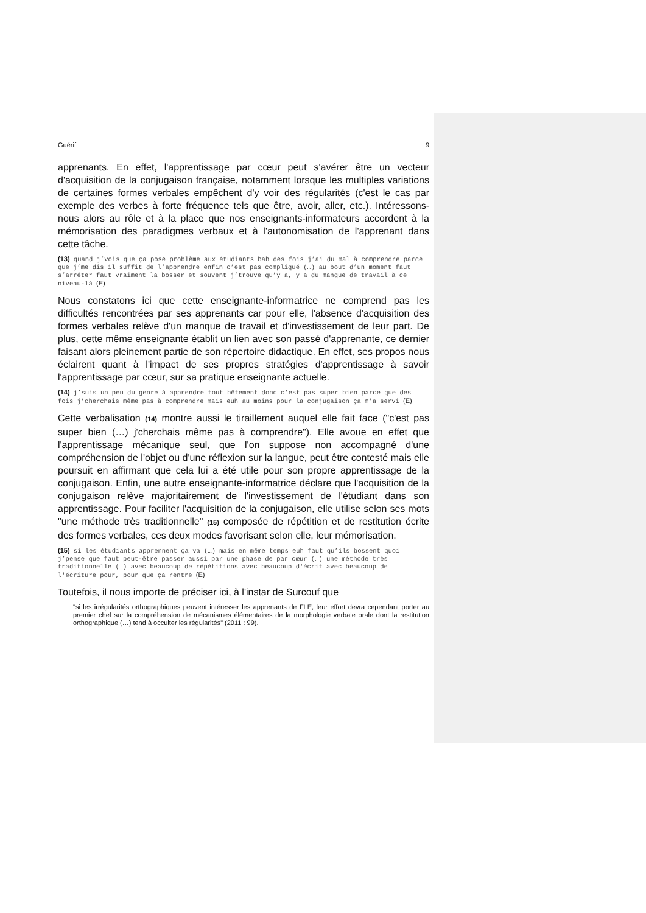Guérif 9
apprenants. En effet, l'apprentissage par cœur peut s'avérer être un vecteur d'acquisition de la conjugaison française, notamment lorsque les multiples variations de certaines formes verbales empêchent d'y voir des régularités (c'est le cas par exemple des verbes à forte fréquence tels que être, avoir, aller, etc.). Intéressons-nous alors au rôle et à la place que nos enseignants-informateurs accordent à la mémorisation des paradigmes verbaux et à l'autonomisation de l'apprenant dans cette tâche.
(13) quand j’vois que ça pose problème aux étudiants bah des fois j’ai du mal à comprendre parce que j’me dis il suffit de l’apprendre enfin c’est pas compliqué (…) au bout d’un moment faut s’arrêter faut vraiment la bosser et souvent j’trouve qu’y a, y a du manque de travail à ce niveau-là (E)
Nous constatons ici que cette enseignante-informatrice ne comprend pas les difficultés rencontrées par ses apprenants car pour elle, l'absence d'acquisition des formes verbales relève d'un manque de travail et d'investissement de leur part. De plus, cette même enseignante établit un lien avec son passé d'apprenante, ce dernier faisant alors pleinement partie de son répertoire didactique. En effet, ses propos nous éclairent quant à l'impact de ses propres stratégies d'apprentissage à savoir l'apprentissage par cœur, sur sa pratique enseignante actuelle.
(14) j’suis un peu du genre à apprendre tout bêtement donc c’est pas super bien parce que des fois j’cherchais même pas à comprendre mais euh au moins pour la conjugaison ça m’a servi (E)
Cette verbalisation (14) montre aussi le tiraillement auquel elle fait face ("c'est pas super bien (…) j'cherchais même pas à comprendre"). Elle avoue en effet que l'apprentissage mécanique seul, que l'on suppose non accompagné d'une compréhension de l'objet ou d'une réflexion sur la langue, peut être contesté mais elle poursuit en affirmant que cela lui a été utile pour son propre apprentissage de la conjugaison. Enfin, une autre enseignante-informatrice déclare que l'acquisition de la conjugaison relève majoritairement de l'investissement de l'étudiant dans son apprentissage. Pour faciliter l'acquisition de la conjugaison, elle utilise selon ses mots "une méthode très traditionnelle" (15) composée de répétition et de restitution écrite des formes verbales, ces deux modes favorisant selon elle, leur mémorisation.
(15) si les étudiants apprennent ça va (…) mais en même temps euh faut qu’ils bossent quoi j’pense que faut peut-être passer aussi par une phase de par cœur (…) une méthode très traditionnelle (…) avec beaucoup de répétitions avec beaucoup d'écrit avec beaucoup de l'écriture pour, pour que ça rentre (E)
Toutefois, il nous importe de préciser ici, à l'instar de Surcouf que
"si les irrégularités orthographiques peuvent intéresser les apprenants de FLE, leur effort devra cependant porter au premier chef sur la compréhension de mécanismes élémentaires de la morphologie verbale orale dont la restitution orthographique (…) tend à occulter les régularités" (2011 : 99).